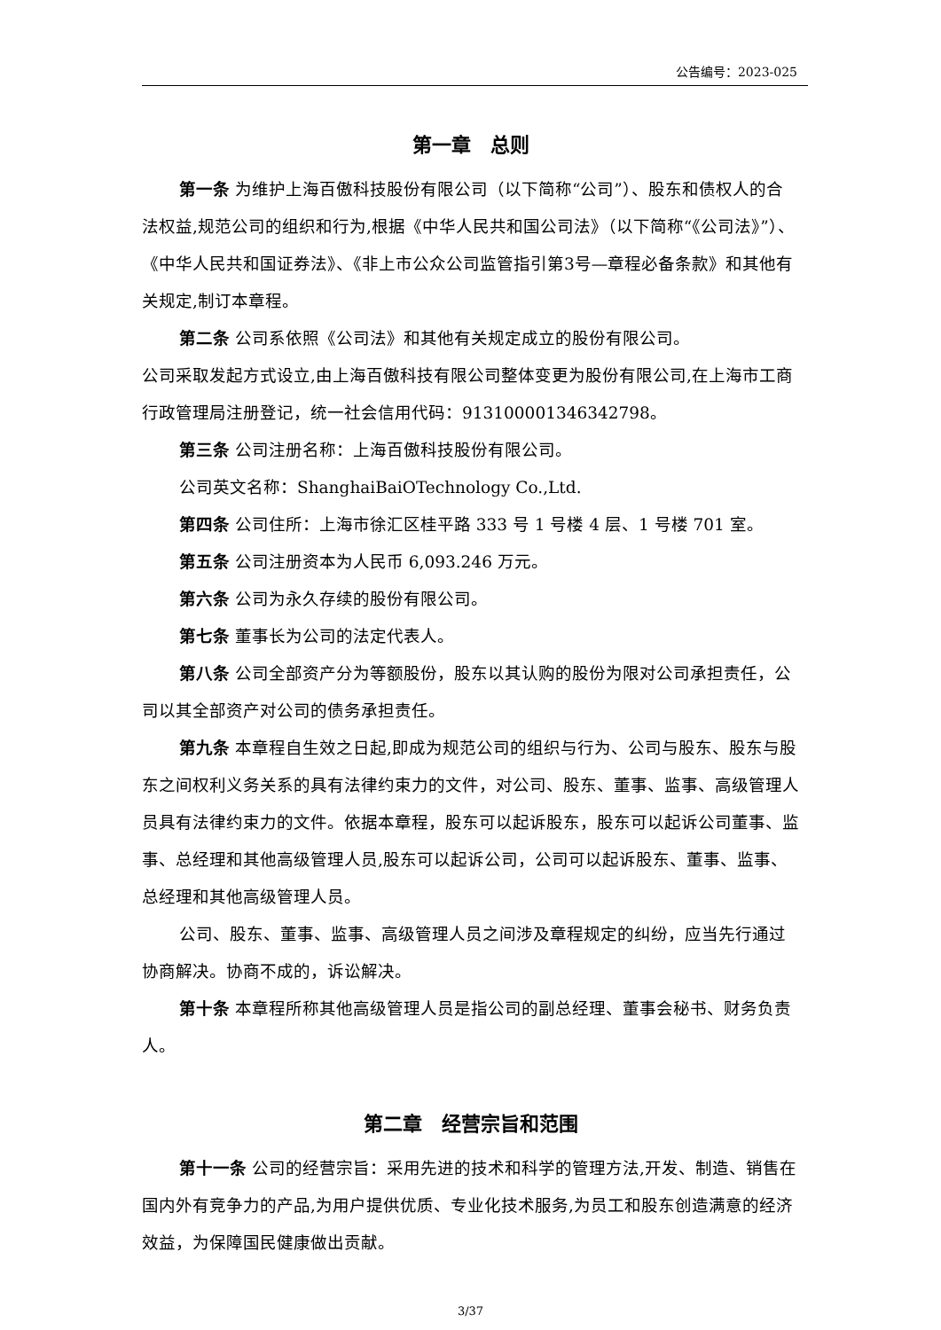公告编号：2023-025
第一章　总则
第一条 为维护上海百傲科技股份有限公司（以下简称“公司”）、股东和债权人的合法权益,规范公司的组织和行为,根据《中华人民共和国公司法》（以下简称“《公司法》”）、《中华人民共和国证券法》、《非上市公众公司监管指引第3号—章程必备条款》和其他有关规定,制订本章程。
第二条 公司系依照《公司法》和其他有关规定成立的股份有限公司。
公司采取发起方式设立,由上海百傲科技有限公司整体变更为股份有限公司,在上海市工商行政管理局注册登记，统一社会信用代码：913100001346342798。
第三条 公司注册名称：上海百傲科技股份有限公司。
公司英文名称：ShanghaiBaiOTechnology Co.,Ltd.
第四条 公司住所：上海市徐汇区桂平路 333 号 1 号楼 4 层、1 号楼 701 室。
第五条 公司注册资本为人民币 6,093.246 万元。
第六条 公司为永久存续的股份有限公司。
第七条 董事长为公司的法定代表人。
第八条 公司全部资产分为等额股份，股东以其认购的股份为限对公司承担责任，公司以其全部资产对公司的债务承担责任。
第九条 本章程自生效之日起,即成为规范公司的组织与行为、公司与股东、股东与股东之间权利义务关系的具有法律约束力的文件，对公司、股东、董事、监事、高级管理人员具有法律约束力的文件。依据本章程，股东可以起诉股东，股东可以起诉公司董事、监事、总经理和其他高级管理人员,股东可以起诉公司，公司可以起诉股东、董事、监事、总经理和其他高级管理人员。
公司、股东、董事、监事、高级管理人员之间涉及章程规定的纠纷，应当先行通过协商解决。协商不成的，诉讼解决。
第十条 本章程所称其他高级管理人员是指公司的副总经理、董事会秘书、财务负责人。
第二章　经营宗旨和范围
第十一条 公司的经营宗旨：采用先进的技术和科学的管理方法,开发、制造、销售在国内外有竞争力的产品,为用户提供优质、专业化技术服务,为员工和股东创造满意的经济效益，为保障国民健康做出贡献。
3/37